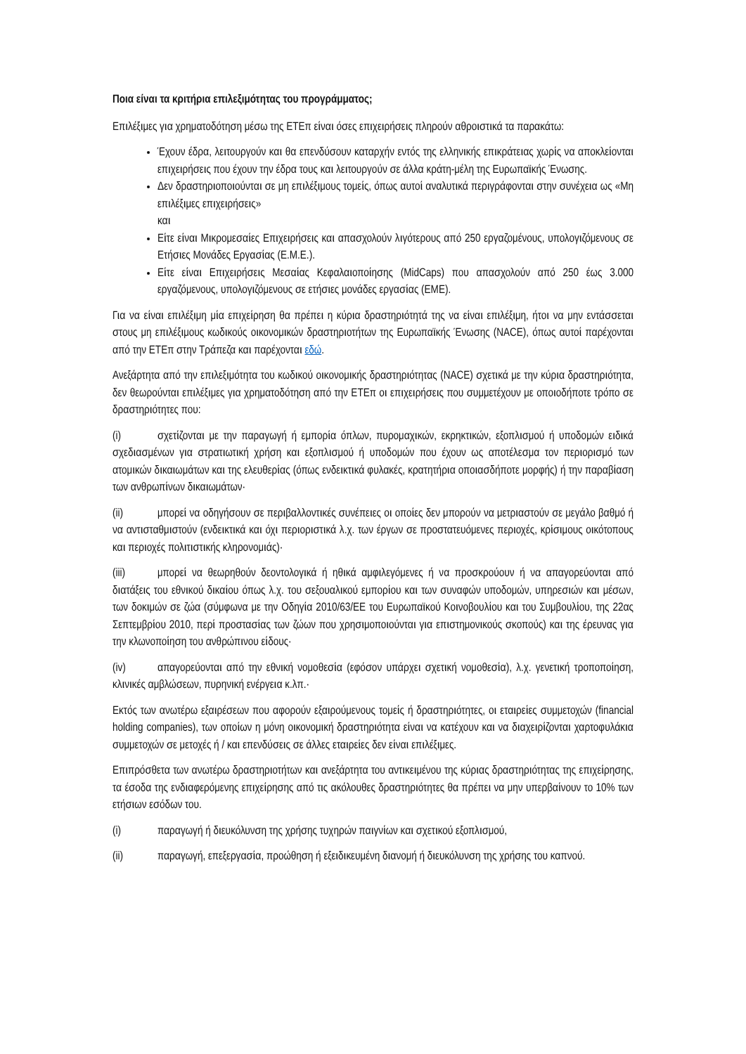Ποια είναι τα κριτήρια επιλεξιμότητας του προγράμματος;
Επιλέξιμες για χρηματοδότηση μέσω της ΕΤΕπ είναι όσες επιχειρήσεις πληρούν αθροιστικά τα παρακάτω:
Έχουν έδρα, λειτουργούν και θα επενδύσουν καταρχήν εντός της ελληνικής επικράτειας χωρίς να αποκλείονται επιχειρήσεις που έχουν την έδρα τους και λειτουργούν σε άλλα κράτη-μέλη της Ευρωπαϊκής Ένωσης.
Δεν δραστηριοποιούνται σε μη επιλέξιμους τομείς, όπως αυτοί αναλυτικά περιγράφονται στην συνέχεια ως «Μη επιλέξιμες επιχειρήσεις»
και
Είτε είναι Μικρομεσαίες Επιχειρήσεις και απασχολούν λιγότερους από 250 εργαζομένους, υπολογιζόμενους σε Ετήσιες Μονάδες Εργασίας (Ε.Μ.Ε.).
Είτε είναι Επιχειρήσεις Μεσαίας Κεφαλαιοποίησης (MidCaps) που απασχολούν από 250 έως 3.000 εργαζόμενους, υπολογιζόμενους σε ετήσιες μονάδες εργασίας (ΕΜΕ).
Για να είναι επιλέξιμη μία επιχείρηση θα πρέπει η κύρια δραστηριότητά της να είναι επιλέξιμη, ήτοι να μην εντάσσεται στους μη επιλέξιμους κωδικούς οικονομικών δραστηριοτήτων της Ευρωπαϊκής Ένωσης (NACE), όπως αυτοί παρέχονται από την ΕΤΕπ στην Τράπεζα και παρέχονται εδώ.
Ανεξάρτητα από την επιλεξιμότητα του κωδικού οικονομικής δραστηριότητας (NACE) σχετικά με την κύρια δραστηριότητα, δεν θεωρούνται επιλέξιμες για χρηματοδότηση από την ΕΤΕπ οι επιχειρήσεις που συμμετέχουν με οποιοδήποτε τρόπο σε δραστηριότητες που:
(i) σχετίζονται με την παραγωγή ή εμπορία όπλων, πυρομαχικών, εκρηκτικών, εξοπλισμού ή υποδομών ειδικά σχεδιασμένων για στρατιωτική χρήση και εξοπλισμού ή υποδομών που έχουν ως αποτέλεσμα τον περιορισμό των ατομικών δικαιωμάτων και της ελευθερίας (όπως ενδεικτικά φυλακές, κρατητήρια οποιασδήποτε μορφής) ή την παραβίαση των ανθρωπίνων δικαιωμάτων·
(ii) μπορεί να οδηγήσουν σε περιβαλλοντικές συνέπειες οι οποίες δεν μπορούν να μετριαστούν σε μεγάλο βαθμό ή να αντισταθμιστούν (ενδεικτικά και όχι περιοριστικά λ.χ. των έργων σε προστατευόμενες περιοχές, κρίσιμους οικότοπους και περιοχές πολιτιστικής κληρονομιάς)·
(iii) μπορεί να θεωρηθούν δεοντολογικά ή ηθικά αμφιλεγόμενες ή να προσκρούουν ή να απαγορεύονται από διατάξεις του εθνικού δικαίου όπως λ.χ. του σεξουαλικού εμπορίου και των συναφών υποδομών, υπηρεσιών και μέσων, των δοκιμών σε ζώα (σύμφωνα με την Οδηγία 2010/63/ΕΕ του Ευρωπαϊκού Κοινοβουλίου και του Συμβουλίου, της 22ας Σεπτεμβρίου 2010, περί προστασίας των ζώων που χρησιμοποιούνται για επιστημονικούς σκοπούς) και της έρευνας για την κλωνοποίηση του ανθρώπινου είδους·
(iv) απαγορεύονται από την εθνική νομοθεσία (εφόσον υπάρχει σχετική νομοθεσία), λ.χ. γενετική τροποποίηση, κλινικές αμβλώσεων, πυρηνική ενέργεια κ.λπ.·
Εκτός των ανωτέρω εξαιρέσεων που αφορούν εξαιρούμενους τομείς ή δραστηριότητες, οι εταιρείες συμμετοχών (financial holding companies), των οποίων η μόνη οικονομική δραστηριότητα είναι να κατέχουν και να διαχειρίζονται χαρτοφυλάκια συμμετοχών σε μετοχές ή / και επενδύσεις σε άλλες εταιρείες δεν είναι επιλέξιμες.
Επιπρόσθετα των ανωτέρω δραστηριοτήτων και ανεξάρτητα του αντικειμένου της κύριας δραστηριότητας της επιχείρησης, τα έσοδα της ενδιαφερόμενης επιχείρησης από τις ακόλουθες δραστηριότητες θα πρέπει να μην υπερβαίνουν το 10% των ετήσιων εσόδων του.
(i) παραγωγή ή διευκόλυνση της χρήσης τυχηρών παιγνίων και σχετικού εξοπλισμού,
(ii) παραγωγή, επεξεργασία, προώθηση ή εξειδικευμένη διανομή ή διευκόλυνση της χρήσης του καπνού.